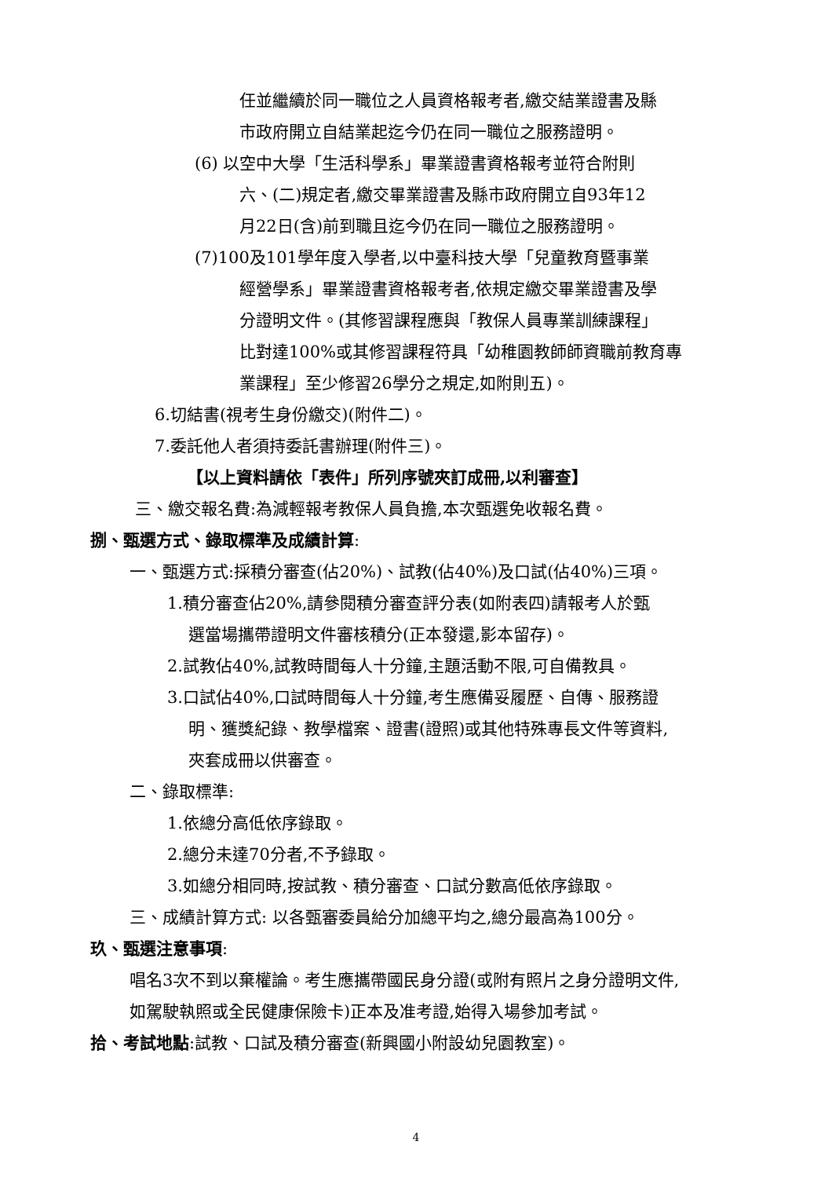任並繼續於同一職位之人員資格報考者,繳交結業證書及縣
市政府開立自結業起迄今仍在同一職位之服務證明。
(6) 以空中大學「生活科學系」畢業證書資格報考並符合附則
六、(二)規定者,繳交畢業證書及縣市政府開立自93年12
月22日(含)前到職且迄今仍在同一職位之服務證明。
(7)100及101學年度入學者,以中臺科技大學「兒童教育暨事業
經營學系」畢業證書資格報考者,依規定繳交畢業證書及學
分證明文件。(其修習課程應與「教保人員專業訓練課程」
比對達100%或其修習課程符具「幼稚園教師師資職前教育專
業課程」至少修習26學分之規定,如附則五)。
6.切結書(視考生身份繳交)(附件二)。
7.委託他人者須持委託書辦理(附件三)。
【以上資料請依「表件」所列序號夾訂成冊,以利審查】
三、繳交報名費:為減輕報考教保人員負擔,本次甄選免收報名費。
捌、甄選方式、錄取標準及成績計算:
一、甄選方式:採積分審查(佔20%)、試教(佔40%)及口試(佔40%)三項。
1.積分審查佔20%,請參閱積分審查評分表(如附表四)請報考人於甄
選當場攜帶證明文件審核積分(正本發還,影本留存)。
2.試教佔40%,試教時間每人十分鐘,主題活動不限,可自備教具。
3.口試佔40%,口試時間每人十分鐘,考生應備妥履歷、自傳、服務證
明、獲獎紀錄、教學檔案、證書(證照)或其他特殊專長文件等資料,
夾套成冊以供審查。
二、錄取標準:
1.依總分高低依序錄取。
2.總分未達70分者,不予錄取。
3.如總分相同時,按試教、積分審查、口試分數高低依序錄取。
三、成績計算方式: 以各甄審委員給分加總平均之,總分最高為100分。
玖、甄選注意事項:
唱名3次不到以棄權論。考生應攜帶國民身分證(或附有照片之身分證明文件,
如駕駛執照或全民健康保險卡)正本及准考證,始得入場參加考試。
拾、考試地點:試教、口試及積分審查(新興國小附設幼兒園教室)。
4